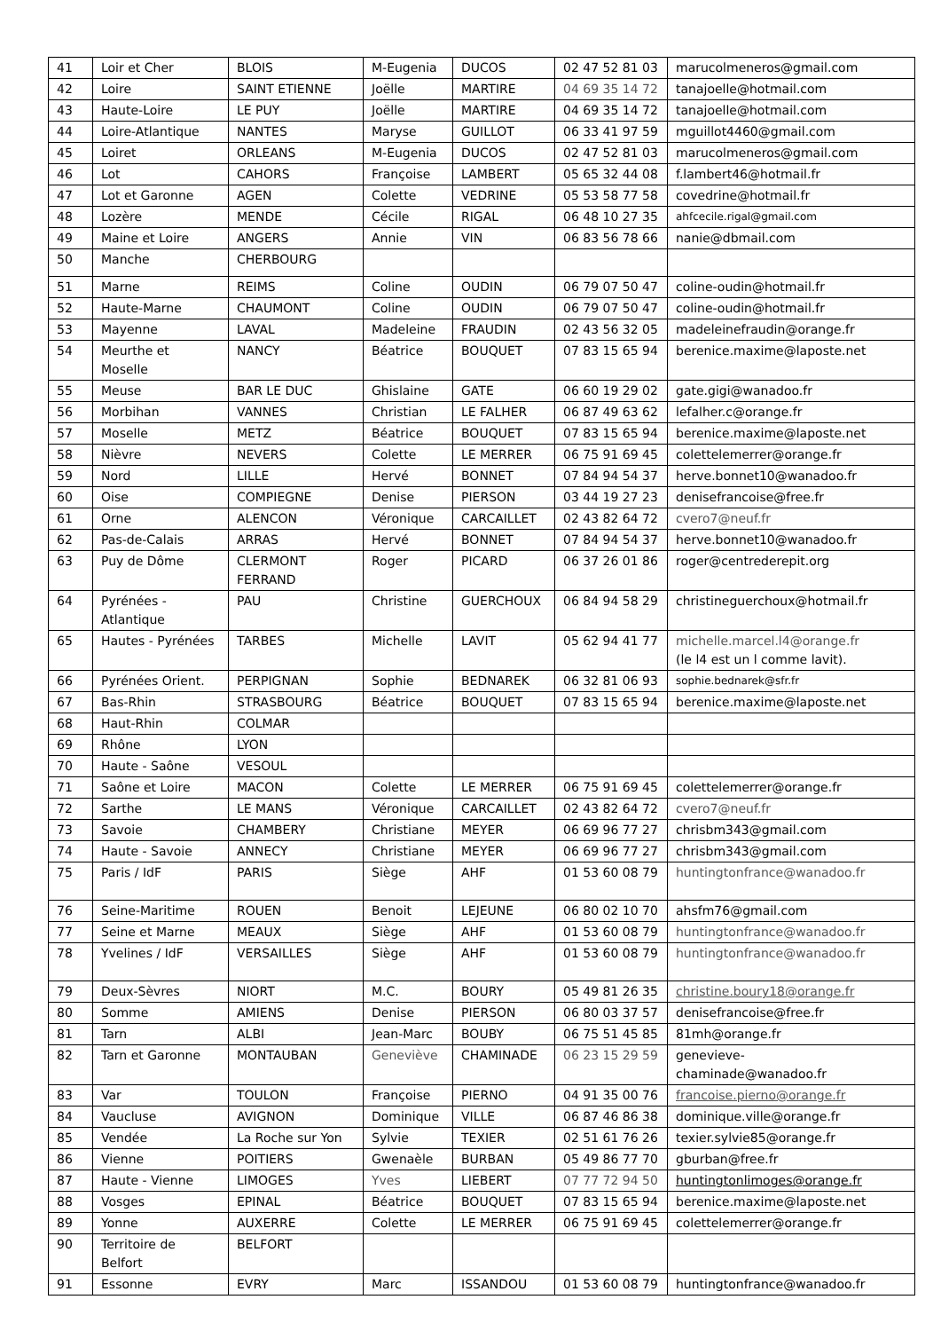| 41 | Loir et Cher | BLOIS | M-Eugenia | DUCOS | 02 47 52 81 03 | marucolmeneros@gmail.com |
| 42 | Loire | SAINT ETIENNE | Joëlle | MARTIRE | 04 69 35 14 72 | tanajoelle@hotmail.com |
| 43 | Haute-Loire | LE PUY | Joëlle | MARTIRE | 04 69 35 14 72 | tanajoelle@hotmail.com |
| 44 | Loire-Atlantique | NANTES | Maryse | GUILLOT | 06 33 41 97 59 | mguillot4460@gmail.com |
| 45 | Loiret | ORLEANS | M-Eugenia | DUCOS | 02 47 52 81 03 | marucolmeneros@gmail.com |
| 46 | Lot | CAHORS | Françoise | LAMBERT | 05 65 32 44 08 | f.lambert46@hotmail.fr |
| 47 | Lot et Garonne | AGEN | Colette | VEDRINE | 05 53 58 77 58 | covedrine@hotmail.fr |
| 48 | Lozère | MENDE | Cécile | RIGAL | 06 48 10 27 35 | ahfcecile.rigal@gmail.com |
| 49 | Maine et Loire | ANGERS | Annie | VIN | 06 83 56 78 66 | nanie@dbmail.com |
| 50 | Manche | CHERBOURG | | | | |
| 51 | Marne | REIMS | Coline | OUDIN | 06 79 07 50 47 | coline-oudin@hotmail.fr |
| 52 | Haute-Marne | CHAUMONT | Coline | OUDIN | 06 79 07 50 47 | coline-oudin@hotmail.fr |
| 53 | Mayenne | LAVAL | Madeleine | FRAUDIN | 02 43 56 32 05 | madeleinefraudin@orange.fr |
| 54 | Meurthe et Moselle | NANCY | Béatrice | BOUQUET | 07 83 15 65 94 | berenice.maxime@laposte.net |
| 55 | Meuse | BAR LE DUC | Ghislaine | GATE | 06 60 19 29 02 | gate.gigi@wanadoo.fr |
| 56 | Morbihan | VANNES | Christian | LE FALHER | 06 87 49 63 62 | lefalher.c@orange.fr |
| 57 | Moselle | METZ | Béatrice | BOUQUET | 07 83 15 65 94 | berenice.maxime@laposte.net |
| 58 | Nièvre | NEVERS | Colette | LE MERRER | 06 75 91 69 45 | colettelemerrer@orange.fr |
| 59 | Nord | LILLE | Hervé | BONNET | 07 84 94 54 37 | herve.bonnet10@wanadoo.fr |
| 60 | Oise | COMPIEGNE | Denise | PIERSON | 03 44 19 27 23 | denisefrancoise@free.fr |
| 61 | Orne | ALENCON | Véronique | CARCAILLET | 02 43 82 64 72 | cvero7@neuf.fr |
| 62 | Pas-de-Calais | ARRAS | Hervé | BONNET | 07 84 94 54 37 | herve.bonnet10@wanadoo.fr |
| 63 | Puy de Dôme | CLERMONT FERRAND | Roger | PICARD | 06 37 26 01 86 | roger@centrederepit.org |
| 64 | Pyrénées - Atlantique | PAU | Christine | GUERCHOUX | 06 84 94 58 29 | christineguerchoux@hotmail.fr |
| 65 | Hautes - Pyrénées | TARBES | Michelle | LAVIT | 05 62 94 41 77 | michelle.marcel.l4@orange.fr (le l4 est un l comme lavit). |
| 66 | Pyrénées Orient. | PERPIGNAN | Sophie | BEDNAREK | 06 32 81 06 93 | sophie.bednarek@sfr.fr |
| 67 | Bas-Rhin | STRASBOURG | Béatrice | BOUQUET | 07 83 15 65 94 | berenice.maxime@laposte.net |
| 68 | Haut-Rhin | COLMAR | | | | |
| 69 | Rhône | LYON | | | | |
| 70 | Haute - Saône | VESOUL | | | | |
| 71 | Saône et Loire | MACON | Colette | LE MERRER | 06 75 91 69 45 | colettelemerrer@orange.fr |
| 72 | Sarthe | LE MANS | Véronique | CARCAILLET | 02 43 82 64 72 | cvero7@neuf.fr |
| 73 | Savoie | CHAMBERY | Christiane | MEYER | 06 69 96 77 27 | chrisbm343@gmail.com |
| 74 | Haute - Savoie | ANNECY | Christiane | MEYER | 06 69 96 77 27 | chrisbm343@gmail.com |
| 75 | Paris / IdF | PARIS | Siège | AHF | 01 53 60 08 79 | huntingtonfrance@wanadoo.fr |
| 76 | Seine-Maritime | ROUEN | Benoit | LEJEUNE | 06 80 02 10 70 | ahsfm76@gmail.com |
| 77 | Seine et Marne | MEAUX | Siège | AHF | 01 53 60 08 79 | huntingtonfrance@wanadoo.fr |
| 78 | Yvelines / IdF | VERSAILLES | Siège | AHF | 01 53 60 08 79 | huntingtonfrance@wanadoo.fr |
| 79 | Deux-Sèvres | NIORT | M.C. | BOURY | 05 49 81 26 35 | christine.boury18@orange.fr |
| 80 | Somme | AMIENS | Denise | PIERSON | 06 80 03 37 57 | denisefrancoise@free.fr |
| 81 | Tarn | ALBI | Jean-Marc | BOUBY | 06 75 51 45 85 | 81mh@orange.fr |
| 82 | Tarn et Garonne | MONTAUBAN | Geneviève | CHAMINADE | 06 23 15 29 59 | genevieve- chaminade@wanadoo.fr |
| 83 | Var | TOULON | Françoise | PIERNO | 04 91 35 00 76 | francoise.pierno@orange.fr |
| 84 | Vaucluse | AVIGNON | Dominique | VILLE | 06 87 46 86 38 | dominique.ville@orange.fr |
| 85 | Vendée | La Roche sur Yon | Sylvie | TEXIER | 02 51 61 76 26 | texier.sylvie85@orange.fr |
| 86 | Vienne | POITIERS | Gwenaèle | BURBAN | 05 49 86 77 70 | gburban@free.fr |
| 87 | Haute - Vienne | LIMOGES | Yves | LIEBERT | 07 77 72 94 50 | huntingtonlimoges@orange.fr |
| 88 | Vosges | EPINAL | Béatrice | BOUQUET | 07 83 15 65 94 | berenice.maxime@laposte.net |
| 89 | Yonne | AUXERRE | Colette | LE MERRER | 06 75 91 69 45 | colettelemerrer@orange.fr |
| 90 | Territoire de Belfort | BELFORT | | | | |
| 91 | Essonne | EVRY | Marc | ISSANDOU | 01 53 60 08 79 | huntingtonfrance@wanadoo.fr |